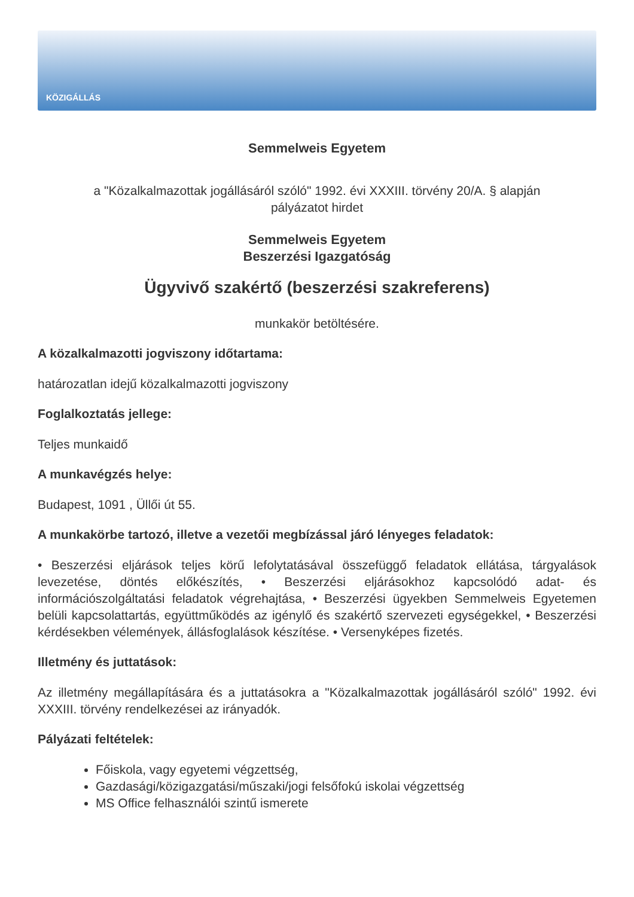KÖZIGÁLLÁS
Semmelweis Egyetem
a "Közalkalmazottak jogállásáról szóló" 1992. évi XXXIII. törvény 20/A. § alapján
pályázatot hirdet
Semmelweis Egyetem
Beszerzési Igazgatóság
Ügyvivő szakértő (beszerzési szakreferens)
munkakör betöltésére.
A közalkalmazotti jogviszony időtartama:
határozatlan idejű közalkalmazotti jogviszony
Foglalkoztatás jellege:
Teljes munkaidő
A munkavégzés helye:
Budapest, 1091 , Üllői út 55.
A munkakörbe tartozó, illetve a vezetői megbízással járó lényeges feladatok:
• Beszerzési eljárások teljes körű lefolytatásával összefüggő feladatok ellátása, tárgyalások levezetése, döntés előkészítés, • Beszerzési eljárásokhoz kapcsolódó adat- és információszolgáltatási feladatok végrehajtása, • Beszerzési ügyekben Semmelweis Egyetemen belüli kapcsolattartás, együttműködés az igénylő és szakértő szervezeti egységekkel, • Beszerzési kérdésekben vélemények, állásfoglalások készítése. • Versenyképes fizetés.
Illetmény és juttatások:
Az illetmény megállapítására és a juttatásokra a "Közalkalmazottak jogállásáról szóló" 1992. évi XXXIII. törvény rendelkezései az irányadók.
Pályázati feltételek:
Főiskola, vagy egyetemi végzettség,
Gazdasági/közigazgatási/műszaki/jogi felsőfokú iskolai végzettség
MS Office felhasználói szintű ismerete